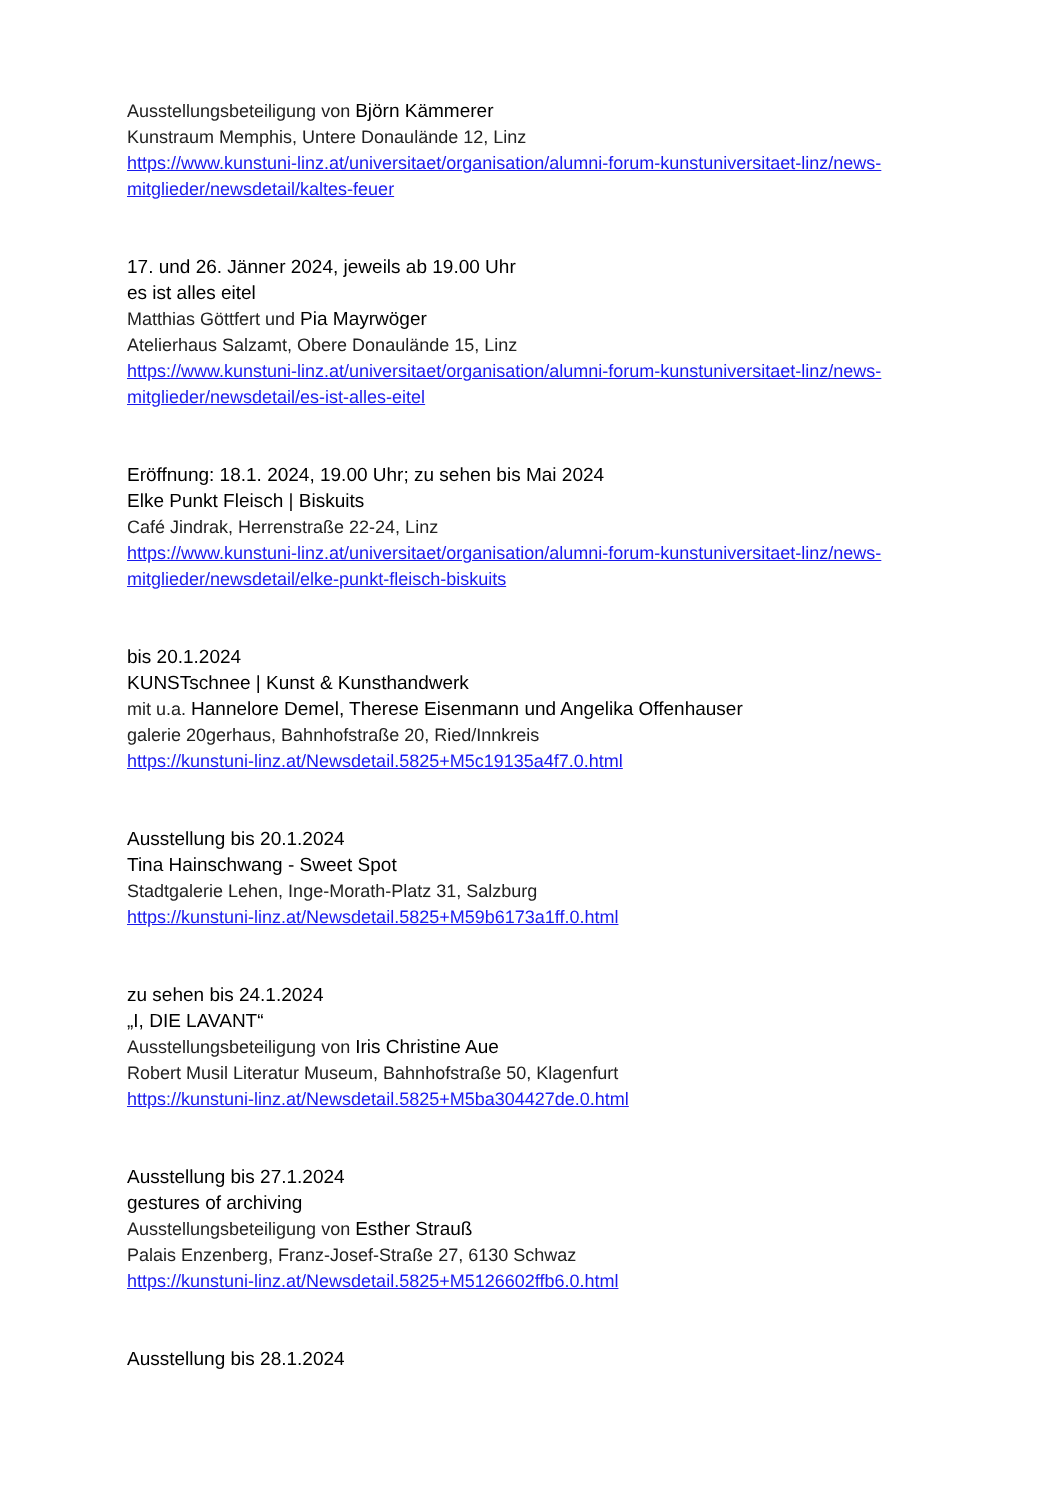Ausstellungsbeteiligung von Björn Kämmerer
Kunstraum Memphis, Untere Donaulände 12, Linz
https://www.kunstuni-linz.at/universitaet/organisation/alumni-forum-kunstuniversitaet-linz/news-mitglieder/newsdetail/kaltes-feuer
17. und 26. Jänner 2024, jeweils ab 19.00 Uhr
es ist alles eitel
Matthias Göttfert und Pia Mayrwöger
Atelierhaus Salzamt, Obere Donaulände 15, Linz
https://www.kunstuni-linz.at/universitaet/organisation/alumni-forum-kunstuniversitaet-linz/news-mitglieder/newsdetail/es-ist-alles-eitel
Eröffnung: 18.1. 2024, 19.00 Uhr; zu sehen bis Mai 2024
Elke Punkt Fleisch | Biskuits
Café Jindrak, Herrenstraße 22-24, Linz
https://www.kunstuni-linz.at/universitaet/organisation/alumni-forum-kunstuniversitaet-linz/news-mitglieder/newsdetail/elke-punkt-fleisch-biskuits
bis 20.1.2024
KUNSTschnee | Kunst & Kunsthandwerk
mit u.a. Hannelore Demel, Therese Eisenmann und Angelika Offenhauser
galerie 20gerhaus, Bahnhofstraße 20, Ried/Innkreis
https://kunstuni-linz.at/Newsdetail.5825+M5c19135a4f7.0.html
Ausstellung bis 20.1.2024
Tina Hainschwang - Sweet Spot
Stadtgalerie Lehen, Inge-Morath-Platz 31, Salzburg
https://kunstuni-linz.at/Newsdetail.5825+M59b6173a1ff.0.html
zu sehen bis 24.1.2024
„I, DIE LAVANT“
Ausstellungsbeteiligung von Iris Christine Aue
Robert Musil Literatur Museum, Bahnhofstraße 50, Klagenfurt
https://kunstuni-linz.at/Newsdetail.5825+M5ba304427de.0.html
Ausstellung bis 27.1.2024
gestures of archiving
Ausstellungsbeteiligung von Esther Strauß
Palais Enzenberg, Franz-Josef-Straße 27, 6130 Schwaz
https://kunstuni-linz.at/Newsdetail.5825+M5126602ffb6.0.html
Ausstellung bis 28.1.2024